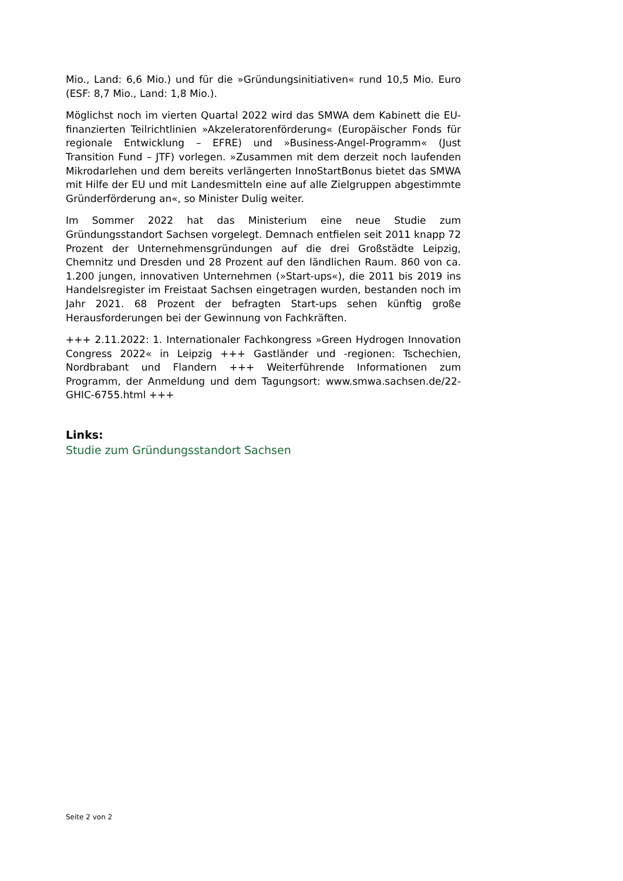Mio., Land: 6,6 Mio.) und für die »Gründungsinitiativen« rund 10,5 Mio. Euro (ESF: 8,7 Mio., Land: 1,8 Mio.).
Möglichst noch im vierten Quartal 2022 wird das SMWA dem Kabinett die EU-finanzierten Teilrichtlinien »Akzeleratorenförderung« (Europäischer Fonds für regionale Entwicklung – EFRE) und »Business-Angel-Programm« (Just Transition Fund – JTF) vorlegen. »Zusammen mit dem derzeit noch laufenden Mikrodarlehen und dem bereits verlängerten InnoStartBonus bietet das SMWA mit Hilfe der EU und mit Landesmitteln eine auf alle Zielgruppen abgestimmte Gründerförderung an«, so Minister Dulig weiter.
Im Sommer 2022 hat das Ministerium eine neue Studie zum Gründungsstandort Sachsen vorgelegt. Demnach entfielen seit 2011 knapp 72 Prozent der Unternehmensgründungen auf die drei Großstädte Leipzig, Chemnitz und Dresden und 28 Prozent auf den ländlichen Raum. 860 von ca. 1.200 jungen, innovativen Unternehmen (»Start-ups«), die 2011 bis 2019 ins Handelsregister im Freistaat Sachsen eingetragen wurden, bestanden noch im Jahr 2021. 68 Prozent der befragten Start-ups sehen künftig große Herausforderungen bei der Gewinnung von Fachkräften.
+++ 2.11.2022: 1. Internationaler Fachkongress »Green Hydrogen Innovation Congress 2022« in Leipzig +++ Gastländer und -regionen: Tschechien, Nordbrabant und Flandern +++ Weiterführende Informationen zum Programm, der Anmeldung und dem Tagungsort: www.smwa.sachsen.de/22-GHIC-6755.html +++
Links:
Studie zum Gründungsstandort Sachsen
Seite 2 von 2